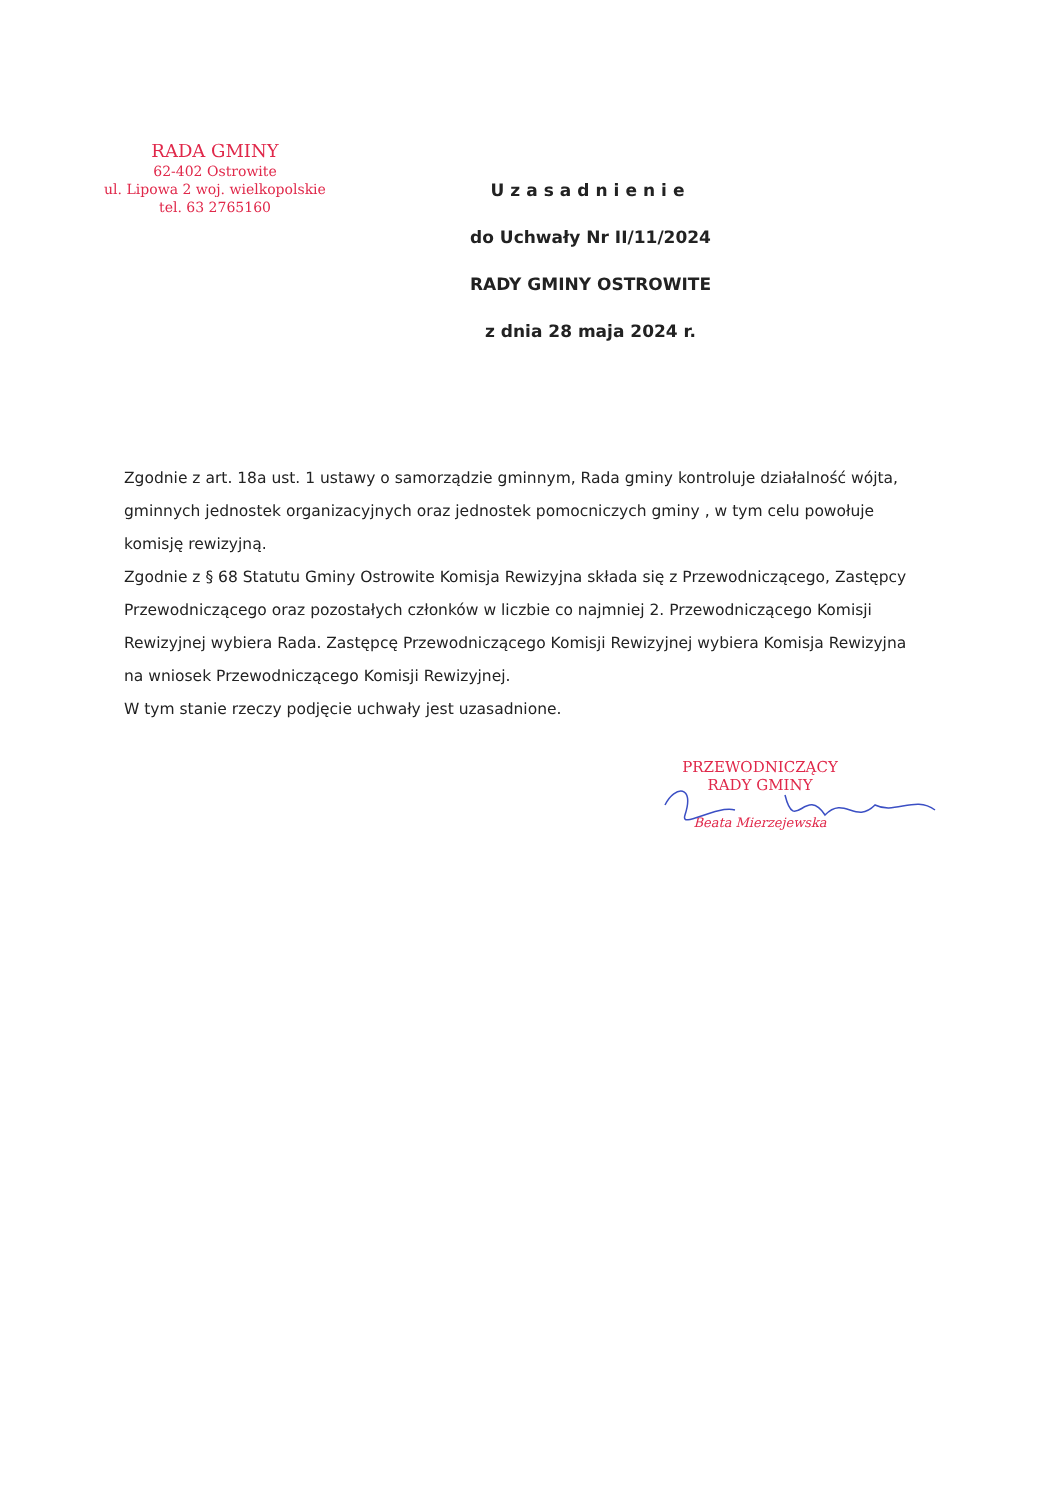RADA GMINY
62-402 Ostrowite
ul. Lipowa 2 woj. wielkopolskie
tel. 63 2765160
Uzasadnienie
do Uchwały Nr II/11/2024
RADY GMINY OSTROWITE
z dnia 28 maja 2024 r.
Zgodnie z art. 18a ust. 1 ustawy o samorządzie gminnym, Rada gminy kontroluje działalność wójta, gminnych jednostek organizacyjnych oraz jednostek pomocniczych gminy , w tym celu powołuje komisję rewizyjną.
Zgodnie z § 68 Statutu Gminy Ostrowite Komisja Rewizyjna składa się z Przewodniczącego, Zastępcy Przewodniczącego oraz pozostałych członków w liczbie co najmniej 2. Przewodniczącego Komisji Rewizyjnej wybiera Rada. Zastępcę Przewodniczącego Komisji Rewizyjnej wybiera Komisja Rewizyjna na wniosek Przewodniczącego Komisji Rewizyjnej.
W tym stanie rzeczy podjęcie uchwały jest uzasadnione.
PRZEWODNICZĄCY
RADY GMINY
Beata Mierzejewska